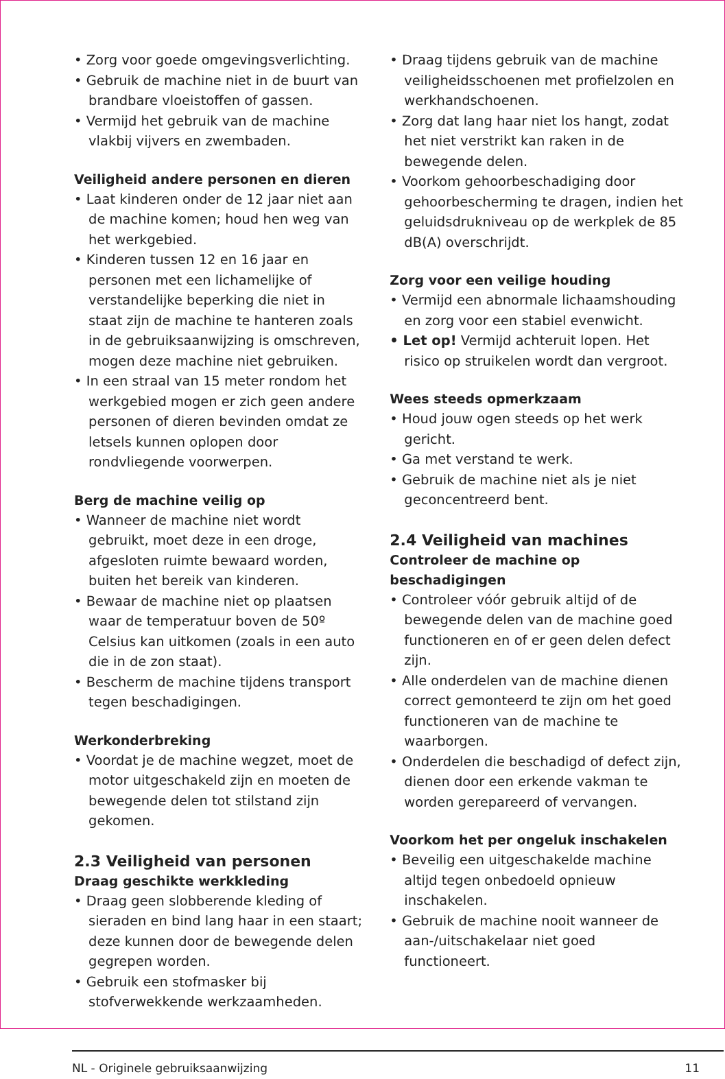• Zorg voor goede omgevingsverlichting.
• Gebruik de machine niet in de buurt van brandbare vloeistoffen of gassen.
• Vermijd het gebruik van de machine vlakbij vijvers en zwembaden.
Veiligheid andere personen en dieren
• Laat kinderen onder de 12 jaar niet aan de machine komen; houd hen weg van het werkgebied.
• Kinderen tussen 12 en 16 jaar en personen met een lichamelijke of verstandelijke beperking die niet in staat zijn de machine te hanteren zoals in de gebruiksaanwijzing is omschreven, mogen deze machine niet gebruiken.
• In een straal van 15 meter rondom het werkgebied mogen er zich geen andere personen of dieren bevinden omdat ze letsels kunnen oplopen door rondvliegende voorwerpen.
Berg de machine veilig op
• Wanneer de machine niet wordt gebruikt, moet deze in een droge, afgesloten ruimte bewaard worden, buiten het bereik van kinderen.
• Bewaar de machine niet op plaatsen waar de temperatuur boven de 50º Celsius kan uitkomen (zoals in een auto die in de zon staat).
• Bescherm de machine tijdens transport tegen beschadigingen.
Werkonderbreking
• Voordat je de machine wegzet, moet de motor uitgeschakeld zijn en moeten de bewegende delen tot stilstand zijn gekomen.
2.3 Veiligheid van personen
Draag geschikte werkkleding
• Draag geen slobberende kleding of sieraden en bind lang haar in een staart; deze kunnen door de bewegende delen gegrepen worden.
• Gebruik een stofmasker bij stofverwekkende werkzaamheden.
• Draag tijdens gebruik van de machine veiligheidsschoenen met profielzolen en werkhandschoenen.
• Zorg dat lang haar niet los hangt, zodat het niet verstrikt kan raken in de bewegende delen.
• Voorkom gehoorbeschadiging door gehoorbescherming te dragen, indien het geluidsdrukniveau op de werkplek de 85 dB(A) overschrijdt.
Zorg voor een veilige houding
• Vermijd een abnormale lichaamshouding en zorg voor een stabiel evenwicht.
• Let op! Vermijd achteruit lopen. Het risico op struikelen wordt dan vergroot.
Wees steeds opmerkzaam
• Houd jouw ogen steeds op het werk gericht.
• Ga met verstand te werk.
• Gebruik de machine niet als je niet geconcentreerd bent.
2.4 Veiligheid van machines
Controleer de machine op beschadigingen
• Controleer vóór gebruik altijd of de bewegende delen van de machine goed functioneren en of er geen delen defect zijn.
• Alle onderdelen van de machine dienen correct gemonteerd te zijn om het goed functioneren van de machine te waarborgen.
• Onderdelen die beschadigd of defect zijn, dienen door een erkende vakman te worden gerepareerd of vervangen.
Voorkom het per ongeluk inschakelen
• Beveilig een uitgeschakelde machine altijd tegen onbedoeld opnieuw inschakelen.
• Gebruik de machine nooit wanneer de aan-/uitschakelaar niet goed functioneert.
NL - Originele gebruiksaanwijzing 11